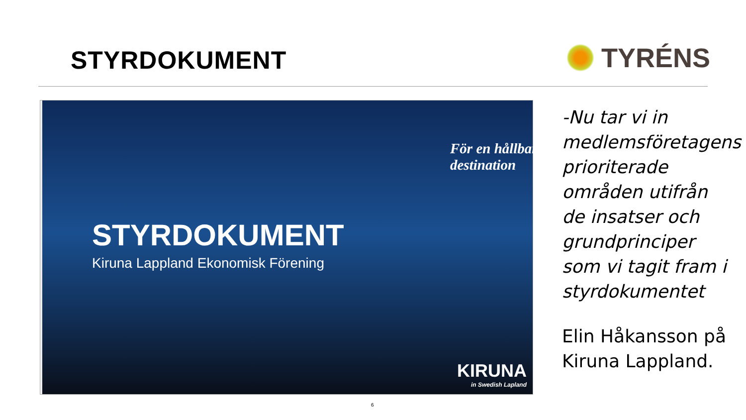STYRDOKUMENT
TYRÉNS
För en hållbar destination
STYRDOKUMENT
Kiruna Lappland Ekonomisk Förening
KIRUNA
in Swedish Lapland
-Nu tar vi in medlemsföretagens prioriterade områden utifrån de insatser och grundprinciper som vi tagit fram i styrdokumentet
Elin Håkansson på Kiruna Lappland.
6